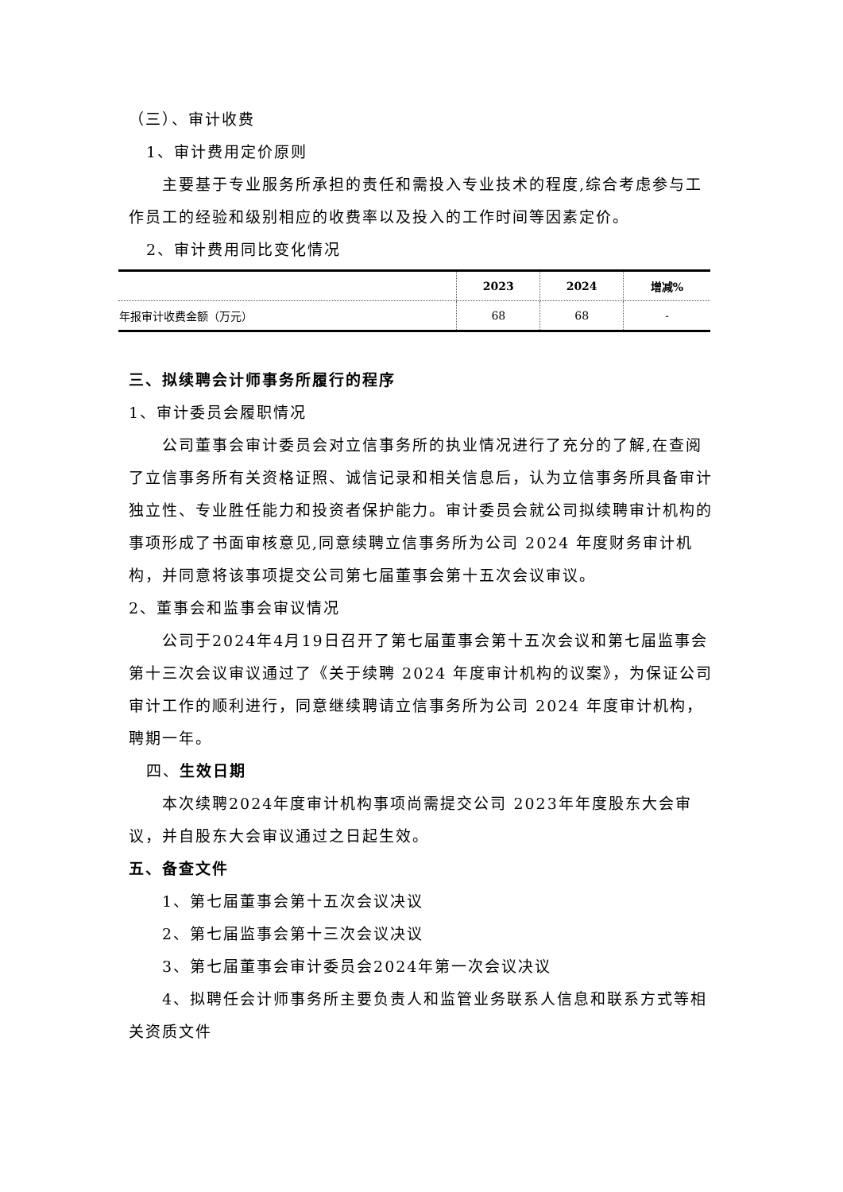（三）、审计收费
1、审计费用定价原则
主要基于专业服务所承担的责任和需投入专业技术的程度,综合考虑参与工作员工的经验和级别相应的收费率以及投入的工作时间等因素定价。
2、审计费用同比变化情况
| | 2023 | 2024 | 增减% |
| --- | --- | --- | --- |
| 年报审计收费金额（万元） | 68 | 68 | - |
三、拟续聘会计师事务所履行的程序
1、审计委员会履职情况
公司董事会审计委员会对立信事务所的执业情况进行了充分的了解,在查阅了立信事务所有关资格证照、诚信记录和相关信息后，认为立信事务所具备审计独立性、专业胜任能力和投资者保护能力。审计委员会就公司拟续聘审计机构的事项形成了书面审核意见,同意续聘立信事务所为公司 2024 年度财务审计机构，并同意将该事项提交公司第七届董事会第十五次会议审议。
2、董事会和监事会审议情况
公司于2024年4月19日召开了第七届董事会第十五次会议和第七届监事会第十三次会议审议通过了《关于续聘 2024 年度审计机构的议案》，为保证公司审计工作的顺利进行，同意继续聘请立信事务所为公司 2024 年度审计机构，聘期一年。
四、生效日期
本次续聘2024年度审计机构事项尚需提交公司 2023年年度股东大会审议，并自股东大会审议通过之日起生效。
五、备查文件
1、第七届董事会第十五次会议决议
2、第七届监事会第十三次会议决议
3、第七届董事会审计委员会2024年第一次会议决议
4、拟聘任会计师事务所主要负责人和监管业务联系人信息和联系方式等相关资质文件